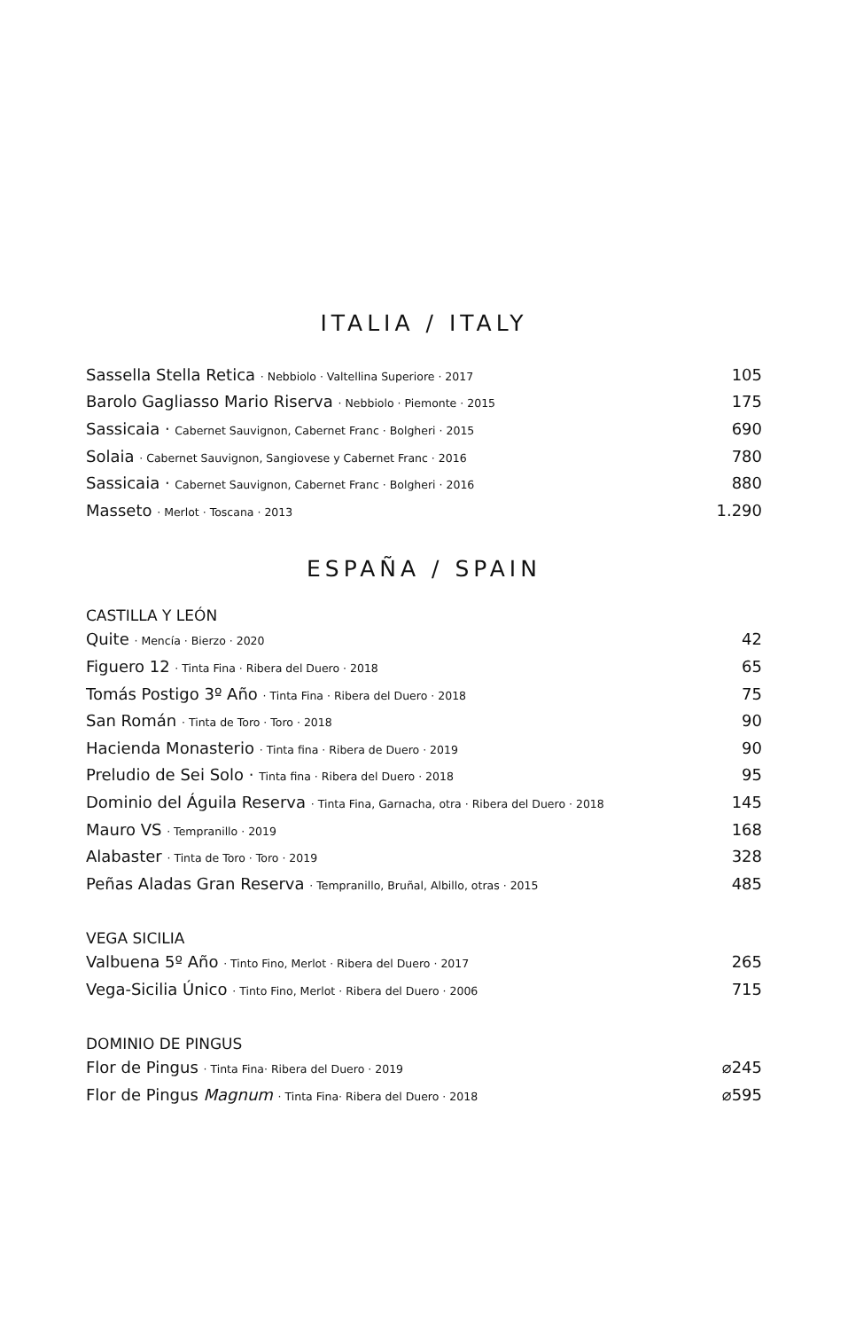ITALIA / ITALY
| Sassella Stella Retica · Nebbiolo · Valtellina Superiore · 2017 | 105 |
| Barolo Gagliasso Mario Riserva · Nebbiolo · Piemonte · 2015 | 175 |
| Sassicaia · Cabernet Sauvignon, Cabernet Franc · Bolgheri · 2015 | 690 |
| Solaia · Cabernet Sauvignon, Sangiovese y Cabernet Franc · 2016 | 780 |
| Sassicaia · Cabernet Sauvignon, Cabernet Franc · Bolgheri · 2016 | 880 |
| Masseto · Merlot · Toscana · 2013 | 1.290 |
ESPAÑA / SPAIN
CASTILLA Y LEÓN
| Quite · Mencía · Bierzo · 2020 | 42 |
| Figuero 12 · Tinta Fina · Ribera del Duero · 2018 | 65 |
| Tomás Postigo 3º Año · Tinta Fina · Ribera del Duero · 2018 | 75 |
| San Román · Tinta de Toro · Toro · 2018 | 90 |
| Hacienda Monasterio · Tinta fina · Ribera de Duero · 2019 | 90 |
| Preludio de Sei Solo · Tinta fina · Ribera del Duero · 2018 | 95 |
| Dominio del Águila Reserva · Tinta Fina, Garnacha, otra · Ribera del Duero · 2018 | 145 |
| Mauro VS · Tempranillo · 2019 | 168 |
| Alabaster · Tinta de Toro · Toro · 2019 | 328 |
| Peñas Aladas Gran Reserva · Tempranillo, Bruñal, Albillo, otras · 2015 | 485 |
VEGA SICILIA
| Valbuena 5º Año · Tinto Fino, Merlot · Ribera del Duero · 2017 | 265 |
| Vega-Sicilia Único · Tinto Fino, Merlot · Ribera del Duero · 2006 | 715 |
DOMINIO DE PINGUS
| Flor de Pingus · Tinta Fina· Ribera del Duero · 2019 | ⌀245 |
| Flor de Pingus Magnum · Tinta Fina· Ribera del Duero · 2018 | ⌀595 |